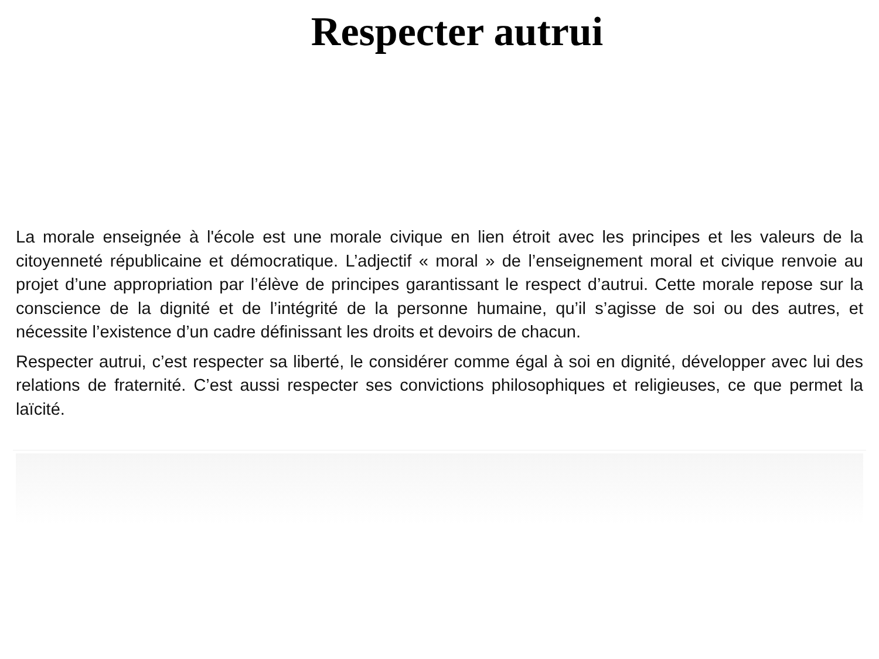Respecter autrui
La morale enseignée à l'école est une morale civique en lien étroit avec les principes et les valeurs de la citoyenneté républicaine et démocratique. L’adjectif « moral » de l’enseignement moral et civique renvoie au projet d’une appropriation par l’élève de principes garantissant le respect d’autrui. Cette morale repose sur la conscience de la dignité et de l’intégrité de la personne humaine, qu’il s’agisse de soi ou des autres, et nécessite l’existence d’un cadre définissant les droits et devoirs de chacun.
Respecter autrui, c’est respecter sa liberté, le considérer comme égal à soi en dignité, développer avec lui des relations de fraternité. C’est aussi respecter ses convictions philosophiques et religieuses, ce que permet la laïcité.